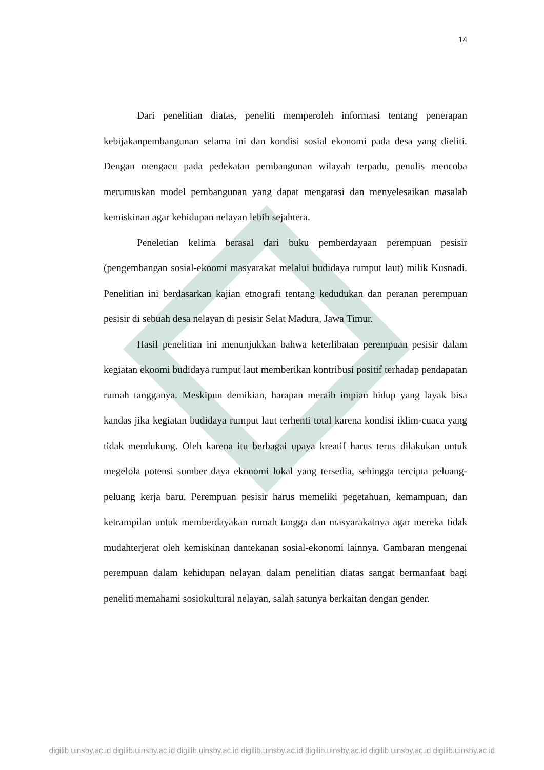14
Dari penelitian diatas, peneliti memperoleh informasi tentang penerapan kebijakanpembangunan selama ini dan kondisi sosial ekonomi pada desa yang dieliti. Dengan mengacu pada pedekatan pembangunan wilayah terpadu, penulis mencoba merumuskan model pembangunan yang dapat mengatasi dan menyelesaikan masalah kemiskinan agar kehidupan nelayan lebih sejahtera.
Peneletian kelima berasal dari buku pemberdayaan perempuan pesisir (pengembangan sosial-ekoomi masyarakat melalui budidaya rumput laut) milik Kusnadi. Penelitian ini berdasarkan kajian etnografi tentang kedudukan dan peranan perempuan pesisir di sebuah desa nelayan di pesisir Selat Madura, Jawa Timur.
Hasil penelitian ini menunjukkan bahwa keterlibatan perempuan pesisir dalam kegiatan ekoomi budidaya rumput laut memberikan kontribusi positif terhadap pendapatan rumah tangganya. Meskipun demikian, harapan meraih impian hidup yang layak bisa kandas jika kegiatan budidaya rumput laut terhenti total karena kondisi iklim-cuaca yang tidak mendukung. Oleh karena itu berbagai upaya kreatif harus terus dilakukan untuk megelola potensi sumber daya ekonomi lokal yang tersedia, sehingga tercipta peluang-peluang kerja baru. Perempuan pesisir harus memeliki pegetahuan, kemampuan, dan ketrampilan untuk memberdayakan rumah tangga dan masyarakatnya agar mereka tidak mudahterjerat oleh kemiskinan dantekanan sosial-ekonomi lainnya. Gambaran mengenai perempuan dalam kehidupan nelayan dalam penelitian diatas sangat bermanfaat bagi peneliti memahami sosiokultural nelayan, salah satunya berkaitan dengan gender.
digilib.uinsby.ac.id digilib.uinsby.ac.id digilib.uinsby.ac.id digilib.uinsby.ac.id digilib.uinsby.ac.id digilib.uinsby.ac.id digilib.uinsby.ac.id